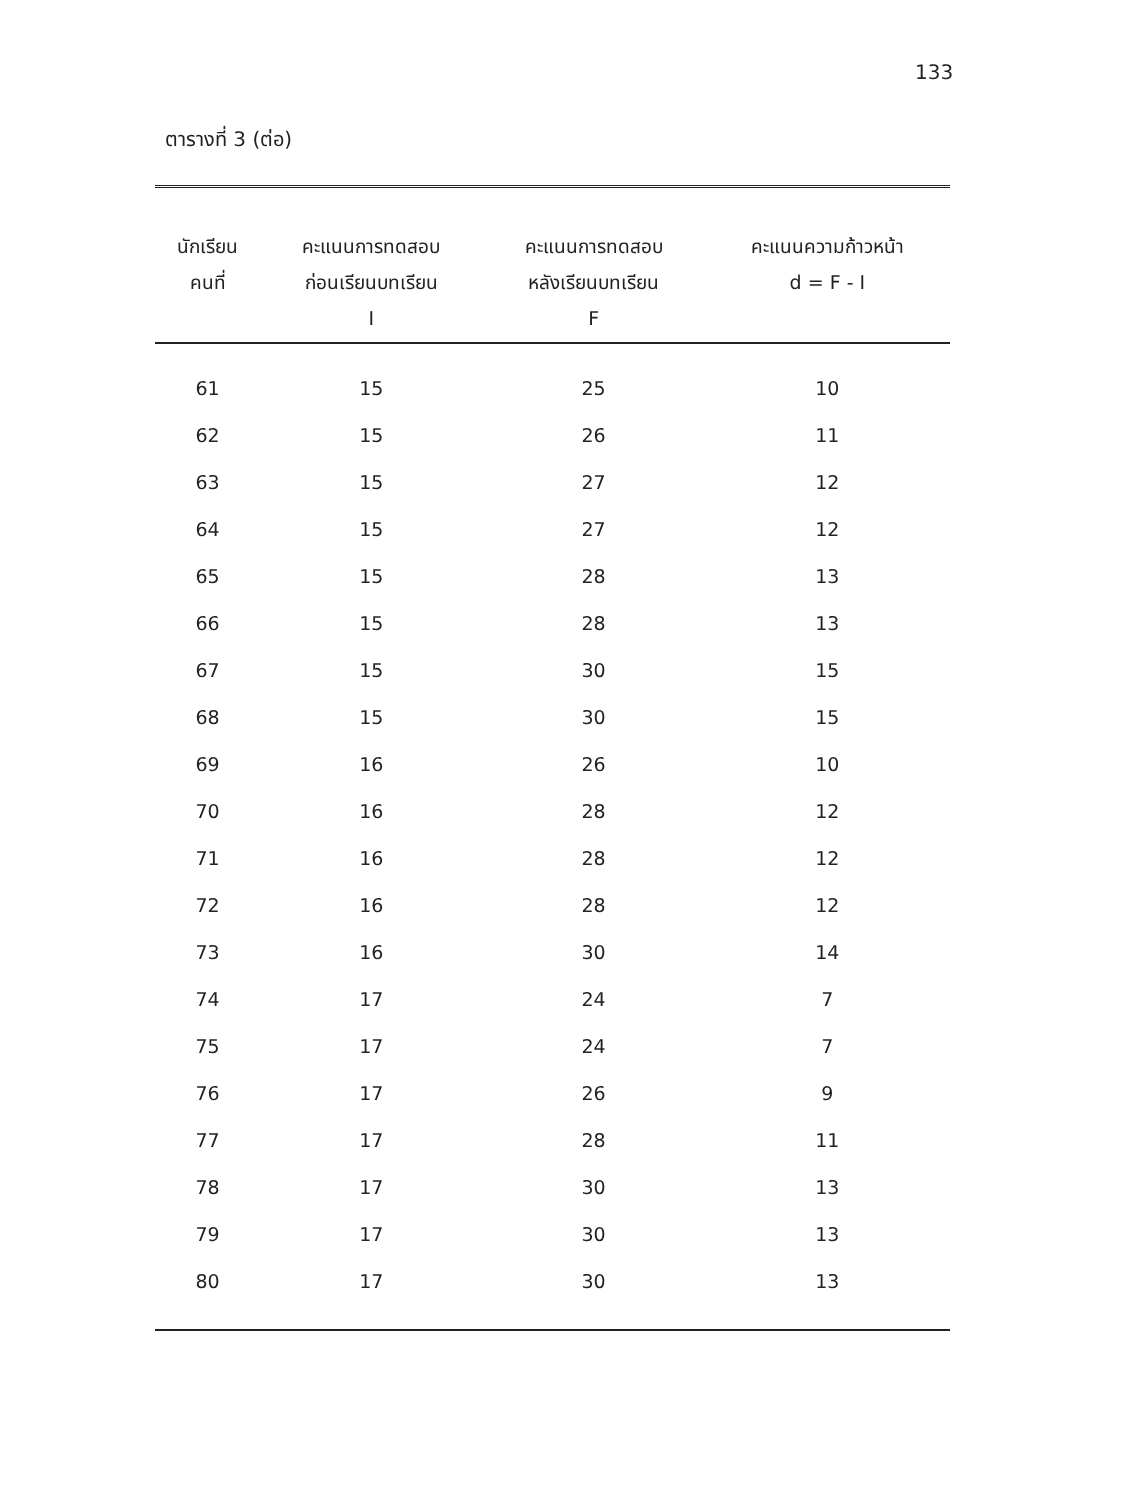133
ตารางที่ 3 (ต่อ)
| นักเรียน คนที่ | คะแนนการทดสอบ ก่อนเรียนบทเรียน I | คะแนนการทดสอบ หลังเรียนบทเรียน F | คะแนนความก้าวหน้า d = F - I |
| --- | --- | --- | --- |
| 61 | 15 | 25 | 10 |
| 62 | 15 | 26 | 11 |
| 63 | 15 | 27 | 12 |
| 64 | 15 | 27 | 12 |
| 65 | 15 | 28 | 13 |
| 66 | 15 | 28 | 13 |
| 67 | 15 | 30 | 15 |
| 68 | 15 | 30 | 15 |
| 69 | 16 | 26 | 10 |
| 70 | 16 | 28 | 12 |
| 71 | 16 | 28 | 12 |
| 72 | 16 | 28 | 12 |
| 73 | 16 | 30 | 14 |
| 74 | 17 | 24 | 7 |
| 75 | 17 | 24 | 7 |
| 76 | 17 | 26 | 9 |
| 77 | 17 | 28 | 11 |
| 78 | 17 | 30 | 13 |
| 79 | 17 | 30 | 13 |
| 80 | 17 | 30 | 13 |